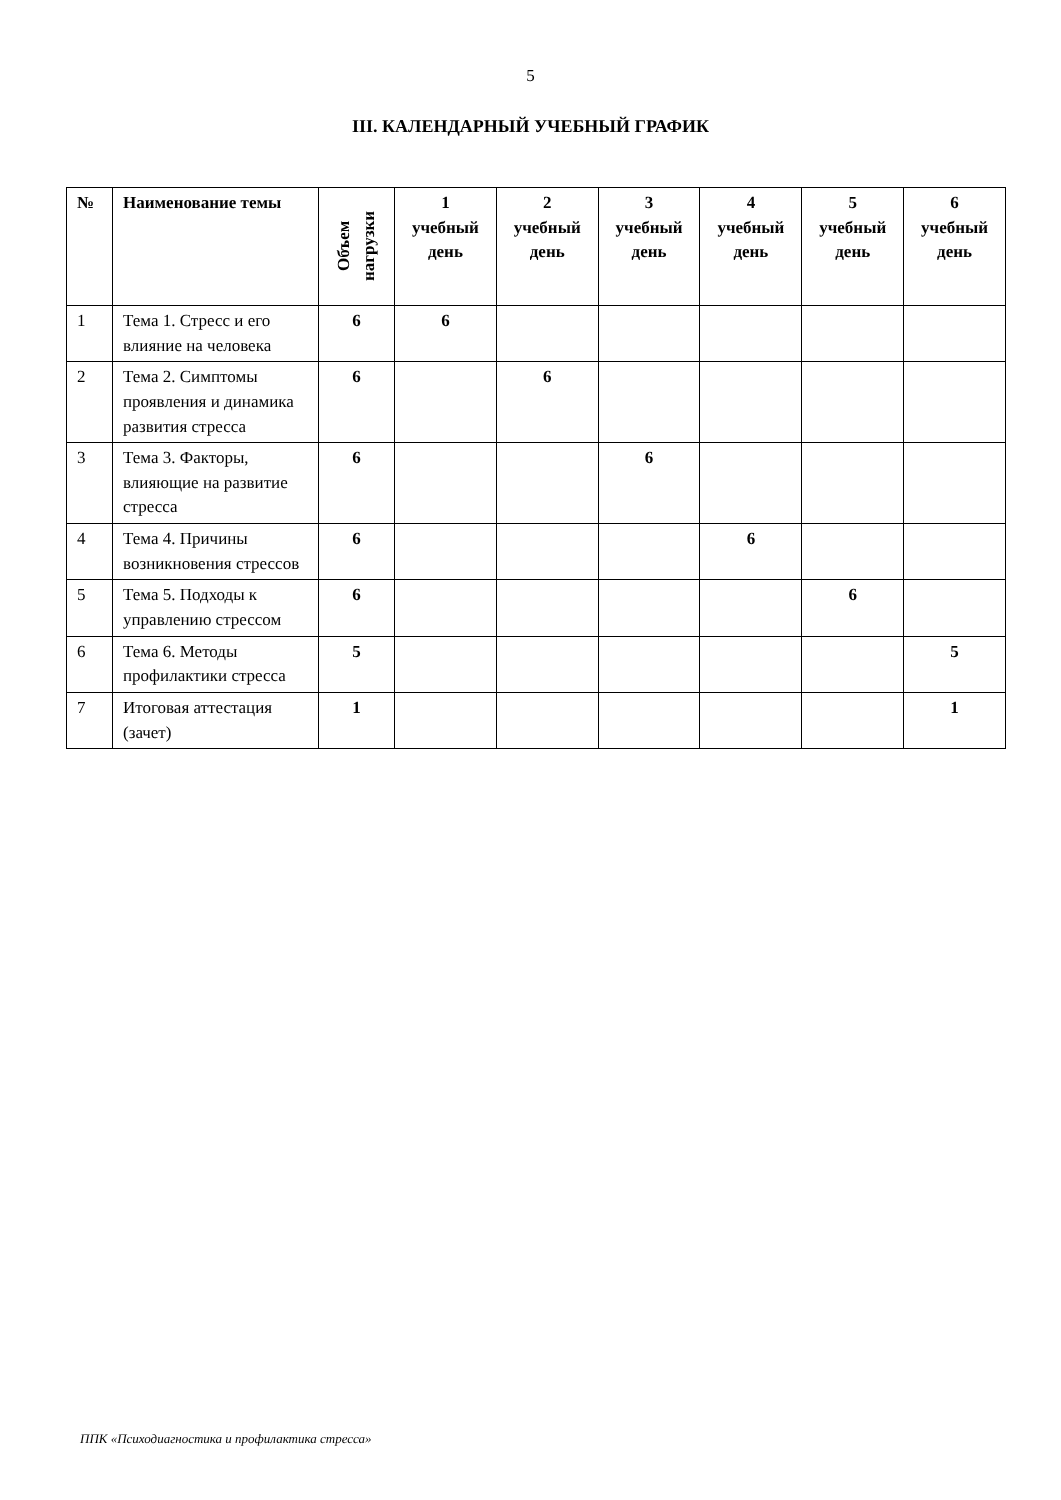5
III. КАЛЕНДАРНЫЙ УЧЕБНЫЙ ГРАФИК
| № | Наименование темы | Объем нагрузки | 1 учебный день | 2 учебный день | 3 учебный день | 4 учебный день | 5 учебный день | 6 учебный день |
| --- | --- | --- | --- | --- | --- | --- | --- | --- |
| 1 | Тема 1. Стресс и его влияние на человека | 6 | 6 | | | | | |
| 2 | Тема 2. Симптомы проявления и динамика развития стресса | 6 | | 6 | | | | |
| 3 | Тема 3. Факторы, влияющие на развитие стресса | 6 | | | 6 | | | |
| 4 | Тема 4. Причины возникновения стрессов | 6 | | | | 6 | | |
| 5 | Тема 5. Подходы к управлению стрессом | 6 | | | | | 6 | |
| 6 | Тема 6. Методы профилактики стресса | 5 | | | | | | 5 |
| 7 | Итоговая аттестация (зачет) | 1 | | | | | | 1 |
ППК «Психодиагностика и профилактика стресса»